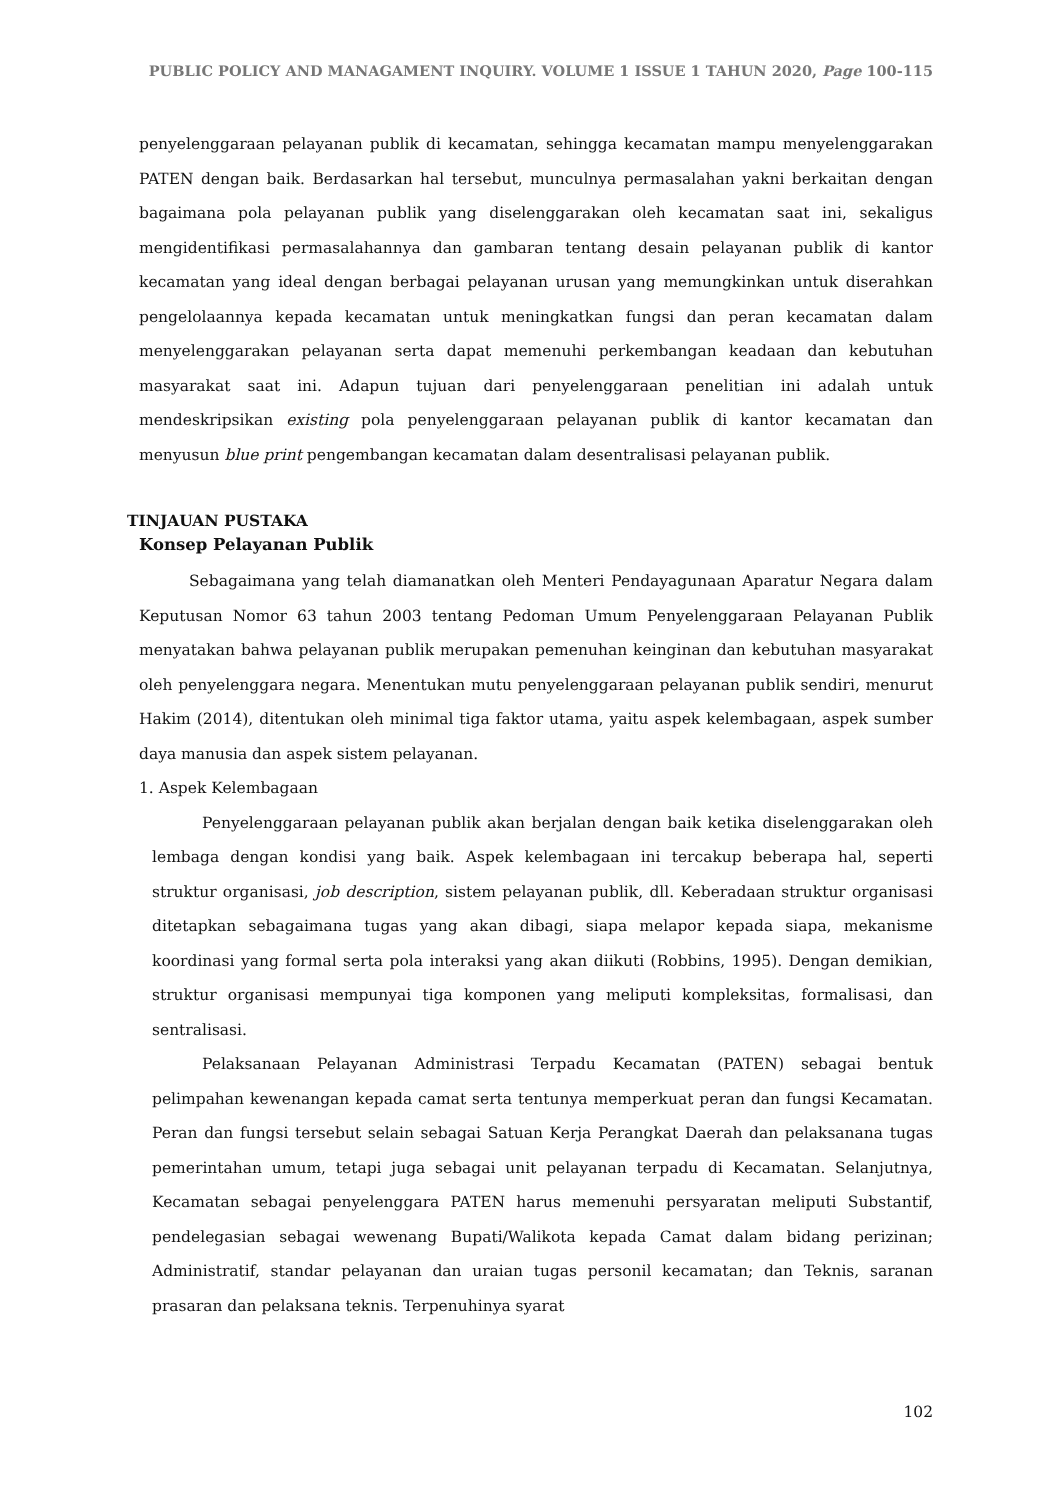PUBLIC POLICY AND MANAGAMENT INQUIRY. VOLUME 1 ISSUE 1 TAHUN 2020, Page 100-115
penyelenggaraan pelayanan publik di kecamatan, sehingga kecamatan mampu menyelenggarakan PATEN dengan baik. Berdasarkan hal tersebut, munculnya permasalahan yakni berkaitan dengan bagaimana pola pelayanan publik yang diselenggarakan oleh kecamatan saat ini, sekaligus mengidentifikasi permasalahannya dan gambaran tentang desain pelayanan publik di kantor kecamatan yang ideal dengan berbagai pelayanan urusan yang memungkinkan untuk diserahkan pengelolaannya kepada kecamatan untuk meningkatkan fungsi dan peran kecamatan dalam menyelenggarakan pelayanan serta dapat memenuhi perkembangan keadaan dan kebutuhan masyarakat saat ini. Adapun tujuan dari penyelenggaraan penelitian ini adalah untuk mendeskripsikan existing pola penyelenggaraan pelayanan publik di kantor kecamatan dan menyusun blue print pengembangan kecamatan dalam desentralisasi pelayanan publik.
TINJAUAN PUSTAKA
Konsep Pelayanan Publik
Sebagaimana yang telah diamanatkan oleh Menteri Pendayagunaan Aparatur Negara dalam Keputusan Nomor 63 tahun 2003 tentang Pedoman Umum Penyelenggaraan Pelayanan Publik menyatakan bahwa pelayanan publik merupakan pemenuhan keinginan dan kebutuhan masyarakat oleh penyelenggara negara. Menentukan mutu penyelenggaraan pelayanan publik sendiri, menurut Hakim (2014), ditentukan oleh minimal tiga faktor utama, yaitu aspek kelembagaan, aspek sumber daya manusia dan aspek sistem pelayanan.
1. Aspek Kelembagaan
Penyelenggaraan pelayanan publik akan berjalan dengan baik ketika diselenggarakan oleh lembaga dengan kondisi yang baik. Aspek kelembagaan ini tercakup beberapa hal, seperti struktur organisasi, job description, sistem pelayanan publik, dll. Keberadaan struktur organisasi ditetapkan sebagaimana tugas yang akan dibagi, siapa melapor kepada siapa, mekanisme koordinasi yang formal serta pola interaksi yang akan diikuti (Robbins, 1995). Dengan demikian, struktur organisasi mempunyai tiga komponen yang meliputi kompleksitas, formalisasi, dan sentralisasi.
Pelaksanaan Pelayanan Administrasi Terpadu Kecamatan (PATEN) sebagai bentuk pelimpahan kewenangan kepada camat serta tentunya memperkuat peran dan fungsi Kecamatan. Peran dan fungsi tersebut selain sebagai Satuan Kerja Perangkat Daerah dan pelaksanana tugas pemerintahan umum, tetapi juga sebagai unit pelayanan terpadu di Kecamatan. Selanjutnya, Kecamatan sebagai penyelenggara PATEN harus memenuhi persyaratan meliputi Substantif, pendelegasian sebagai wewenang Bupati/Walikota kepada Camat dalam bidang perizinan; Administratif, standar pelayanan dan uraian tugas personil kecamatan; dan Teknis, saranan prasaran dan pelaksana teknis. Terpenuhinya syarat
102